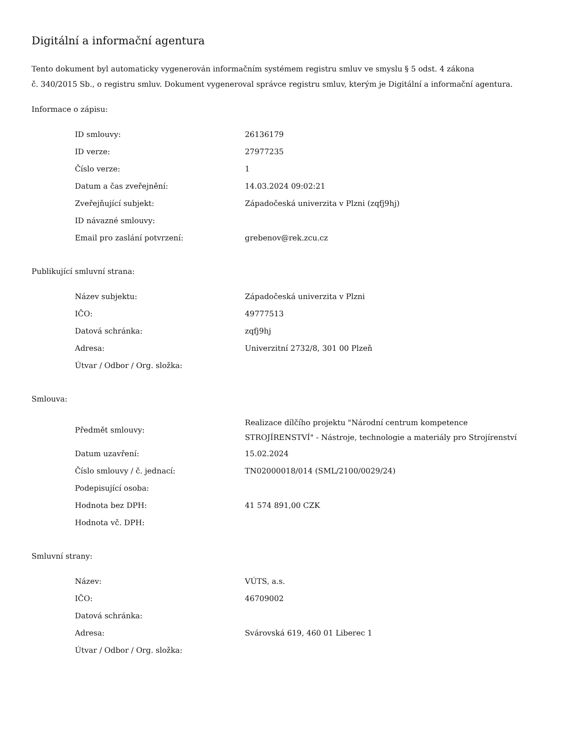Digitální a informační agentura
Tento dokument byl automaticky vygenerován informačním systémem registru smluv ve smyslu § 5 odst. 4 zákona
č. 340/2015 Sb., o registru smluv. Dokument vygeneroval správce registru smluv, kterým je Digitální a informační agentura.
Informace o zápisu:
| ID smlouvy: | 26136179 |
| ID verze: | 27977235 |
| Číslo verze: | 1 |
| Datum a čas zveřejnění: | 14.03.2024 09:02:21 |
| Zveřejňující subjekt: | Západočeská univerzita v Plzni (zqfj9hj) |
| ID návazné smlouvy: | |
| Email pro zaslání potvrzení: | grebenov@rek.zcu.cz |
Publikující smluvní strana:
| Název subjektu: | Západočeská univerzita v Plzni |
| IČO: | 49777513 |
| Datová schránka: | zqfj9hj |
| Adresa: | Univerzitní 2732/8, 301 00 Plzeň |
| Útvar / Odbor / Org. složka: | |
Smlouva:
| Předmět smlouvy: | Realizace dílčího projektu "Národní centrum kompetence STROJÍRENSTVÍ" - Nástroje, technologie a materiály pro Strojírenství |
| Datum uzavření: | 15.02.2024 |
| Číslo smlouvy / č. jednací: | TN02000018/014 (SML/2100/0029/24) |
| Podepisující osoba: | |
| Hodnota bez DPH: | 41 574 891,00 CZK |
| Hodnota vč. DPH: | |
Smluvní strany:
| Název: | VÚTS, a.s. |
| IČO: | 46709002 |
| Datová schránka: | |
| Adresa: | Svárovská 619, 460 01 Liberec 1 |
| Útvar / Odbor / Org. složka: | |